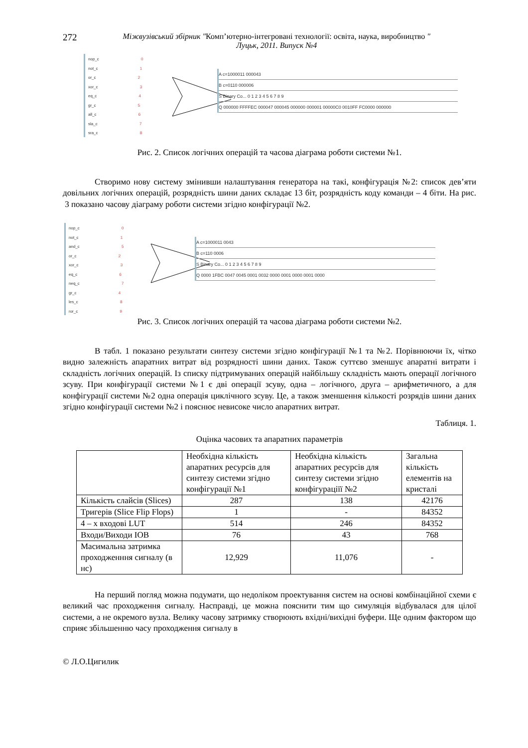272
Міжвузівський збірник "Комп’ютерно-інтегровані технології: освіта, наука, виробництво "
Луцьк, 2011. Випуск №4
nop_c 0
not_c 1
or_c 2
xor_c 3
eq_c 4
gr_c 5
all_c 6
sla_c 7
sra_c 8
A c=1000011 000043
B c=0110 000006
S Binary Co... 0 1 2 3 4 5 6 7 8 9
Q 000000 FFFFEC 000047 000045 000000 000001 00000C0 0010FF FC0000 000000
Рис. 2. Список логічних операцій та часова діаграма роботи системи №1.
Створимо нову систему змінивши налаштування генератора на такі, конфігурація №2: список дев’яти довільних логічних операцій, розрядність шини даних складає 13 біт, розрядність коду команди – 4 біти. На рис. 3 показано часову діаграму роботи системи згідно конфігурації №2.
nop_c 0
not_c 1
and_c 5
or_c 2
xor_c 3
eq_c 6
neq_c 7
gr_c 4
les_c 8
ror_c 9
A c=1000011 0043
B c=110 0006
S Binary Co... 0 1 2 3 4 5 6 7 8 9
Q 0000 1FBC 0047 0045 0001 0032 0000 0001 0000 0001 0000
Рис. 3. Список логічних операцій та часова діаграма роботи системи №2.
В табл. 1 показано результати синтезу системи згідно конфігурації №1 та №2. Порівнюючи їх, чітко видно залежність апаратних витрат від розрядності шини даних. Також суттєво зменшує апаратні витрати і складність логічних операцій. Із списку підтримуваних операцій найбільшу складність мають операції логічного зсуву. При конфігурації системи №1 є дві операції зсуву, одна – логічного, друга – арифметичного, а для конфігурації системи №2 одна операція циклічного зсуву. Це, а також зменшення кількості розрядів шини даних згідно конфігурації системи №2 і пояснює невисоке число апаратних витрат.
Таблиця. 1.
Оцінка часових та апаратних параметрів
| | Необхідна кількість апаратних ресурсів для синтезу системи згідно конфігурації №1 | Необхідна кількість апаратних ресурсів для синтезу системи згідно конфігураціїї №2 | Загальна кількість елементів на кристалі |
| Кількість слайсів (Slices) | 287 | 138 | 42176 |
| Тригерів (Slice Flip Flops) | 1 | - | 84352 |
| 4 – х входові LUT | 514 | 246 | 84352 |
| Входи/Виходи IOB | 76 | 43 | 768 |
| Масимальна затримка проходженння сигналу (в нс) | 12,929 | 11,076 | - |
На перший погляд можна подумати, що недоліком проектування систем на основі комбінаційної схеми є великий час проходження сигналу. Насправді, це можна пояснити тим що симуляція відбувалася для цілої системи, а не окремого вузла. Велику часову затримку створюють вхідні/вихідні буфери. Ще одним фактором що сприяє збільшенню часу проходження сигналу в
© Л.О.Цигилик